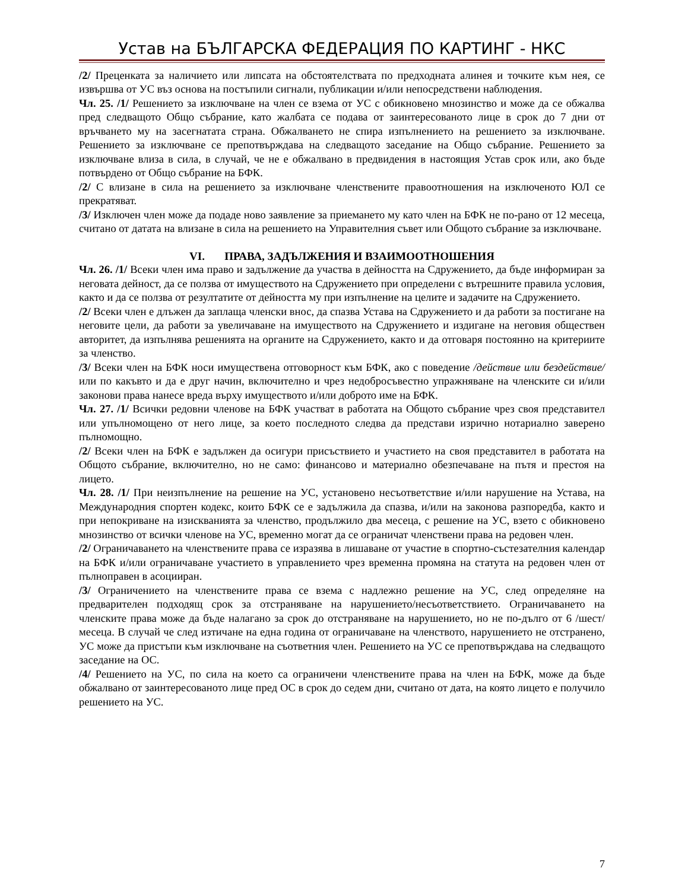Устав на БЪЛГАРСКА ФЕДЕРАЦИЯ ПО КАРТИНГ - НКС
/2/ Преценката за наличието или липсата на обстоятелствата по предходната алинея и точките към нея, се извършва от УС въз основа на постъпили сигнали, публикации и/или непосредствени наблюдения.
Чл. 25. /1/ Решението за изключване на член се взема от УС с обикновено мнозинство и може да се обжалва пред следващото Общо събрание, като жалбата се подава от заинтересованото лице в срок до 7 дни от връчването му на засегнатата страна. Обжалването не спира изпълнението на решението за изключване. Решението за изключване се препотвърждава на следващото заседание на Общо събрание. Решението за изключване влиза в сила, в случай, че не е обжалвано в предвидения в настоящия Устав срок или, ако бъде потвърдено от Общо събрание на БФК.
/2/ С влизане в сила на решението за изключване членствените правоотношения на изключеното ЮЛ се прекратяват.
/3/ Изключен член може да подаде ново заявление за приемането му като член на БФК не по-рано от 12 месеца, считано от датата на влизане в сила на решението на Управителния съвет или Общото събрание за изключване.
VI. ПРАВА, ЗАДЪЛЖЕНИЯ И ВЗАИМООТНОШЕНИЯ
Чл. 26. /1/ Всеки член има право и задължение да участва в дейността на Сдружението, да бъде информиран за неговата дейност, да се ползва от имуществото на Сдружението при определени с вътрешните правила условия, както и да се ползва от резултатите от дейността му при изпълнение на целите и задачите на Сдружението.
/2/ Всеки член е длъжен да заплаща членски внос, да спазва Устава на Сдружението и да работи за постигане на неговите цели, да работи за увеличаване на имуществото на Сдружението и издигане на неговия обществен авторитет, да изпълнява решенията на органите на Сдружението, както и да отговаря постоянно на критериите за членство.
/3/ Всеки член на БФК носи имуществена отговорност към БФК, ако с поведение /действие или бездействие/ или по какъвто и да е друг начин, включително и чрез недобросъвестно упражняване на членските си и/или законови права нанесе вреда върху имуществото и/или доброто име на БФК.
Чл. 27. /1/ Всички редовни членове на БФК участват в работата на Общото събрание чрез своя представител или упълномощено от него лице, за което последното следва да представи изрично нотариално заверено пълномощно.
/2/ Всеки член на БФК е задължен да осигури присъствието и участието на своя представител в работата на Общото събрание, включително, но не само: финансово и материално обезпечаване на пътя и престоя на лицето.
Чл. 28. /1/ При неизпълнение на решение на УС, установено несъответствие и/или нарушение на Устава, на Международния спортен кодекс, които БФК се е задължила да спазва, и/или на законова разпоредба, както и при непокриване на изискванията за членство, продължило два месеца, с решение на УС, взето с обикновено мнозинство от всички членове на УС, временно могат да се ограничат членствени права на редовен член.
/2/ Ограничаването на членствените права се изразява в лишаване от участие в спортно-състезателния календар на БФК и/или ограничаване участието в управлението чрез временна промяна на статута на редовен член от пълноправен в асоцииран.
/3/ Ограничението на членствените права се взема с надлежно решение на УС, след определяне на предварителен подходящ срок за отстраняване на нарушението/несъответствието. Ограничаването на членските права може да бъде налагано за срок до отстраняване на нарушението, но не по-дълго от 6 /шест/ месеца. В случай че след изтичане на една година от ограничаване на членството, нарушението не отстранено, УС може да пристъпи към изключване на съответния член. Решението на УС се препотвърждава на следващото заседание на ОС.
/4/ Решението на УС, по сила на което са ограничени членствените права на член на БФК, може да бъде обжалвано от заинтересованото лице пред ОС в срок до седем дни, считано от дата, на която лицето е получило решението на УС.
7